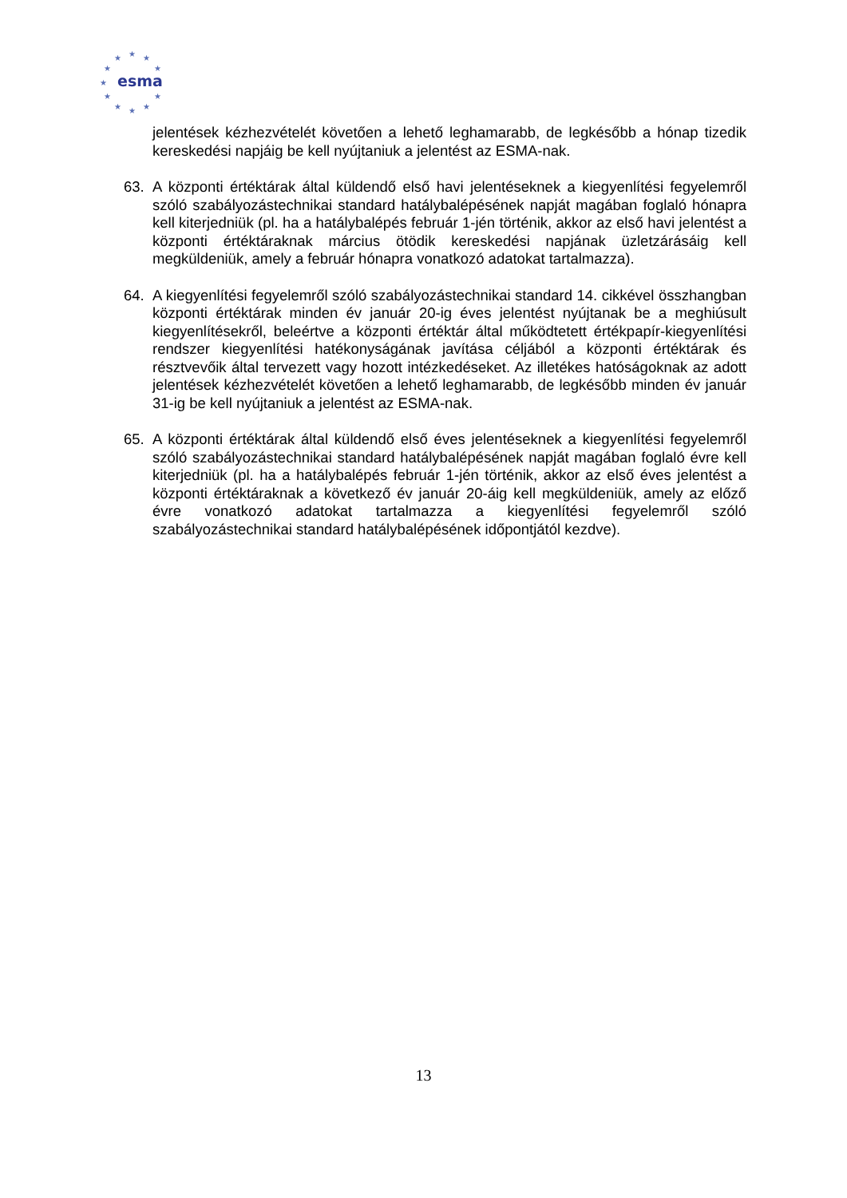★
★
★
★
★
★
★
★
★
★
★
esma
jelentések kézhezvételét követően a lehető leghamarabb, de legkésőbb a hónap tizedik kereskedési napjáig be kell nyújtaniuk a jelentést az ESMA-nak.
63. A központi értéktárak által küldendő első havi jelentéseknek a kiegyenlítési fegyelemről szóló szabályozástechnikai standard hatálybalépésének napját magában foglaló hónapra kell kiterjedniük (pl. ha a hatálybalépés február 1-jén történik, akkor az első havi jelentést a központi értéktáraknak március ötödik kereskedési napjának üzletzárásáig kell megküldeniük, amely a február hónapra vonatkozó adatokat tartalmazza).
64. A kiegyenlítési fegyelemről szóló szabályozástechnikai standard 14. cikkével összhangban központi értéktárak minden év január 20-ig éves jelentést nyújtanak be a meghiúsult kiegyenlítésekről, beleértve a központi értéktár által működtetett értékpapír-kiegyenlítési rendszer kiegyenlítési hatékonyságának javítása céljából a központi értéktárak és résztvevőik által tervezett vagy hozott intézkedéseket. Az illetékes hatóságoknak az adott jelentések kézhezvételét követően a lehető leghamarabb, de legkésőbb minden év január 31-ig be kell nyújtaniuk a jelentést az ESMA-nak.
65. A központi értéktárak által küldendő első éves jelentéseknek a kiegyenlítési fegyelemről szóló szabályozástechnikai standard hatálybalépésének napját magában foglaló évre kell kiterjedniük (pl. ha a hatálybalépés február 1-jén történik, akkor az első éves jelentést a központi értéktáraknak a következő év január 20-áig kell megküldeniük, amely az előző évre vonatkozó adatokat tartalmazza a kiegyenlítési fegyelemről szóló szabályozástechnikai standard hatálybalépésének időpontjától kezdve).
13